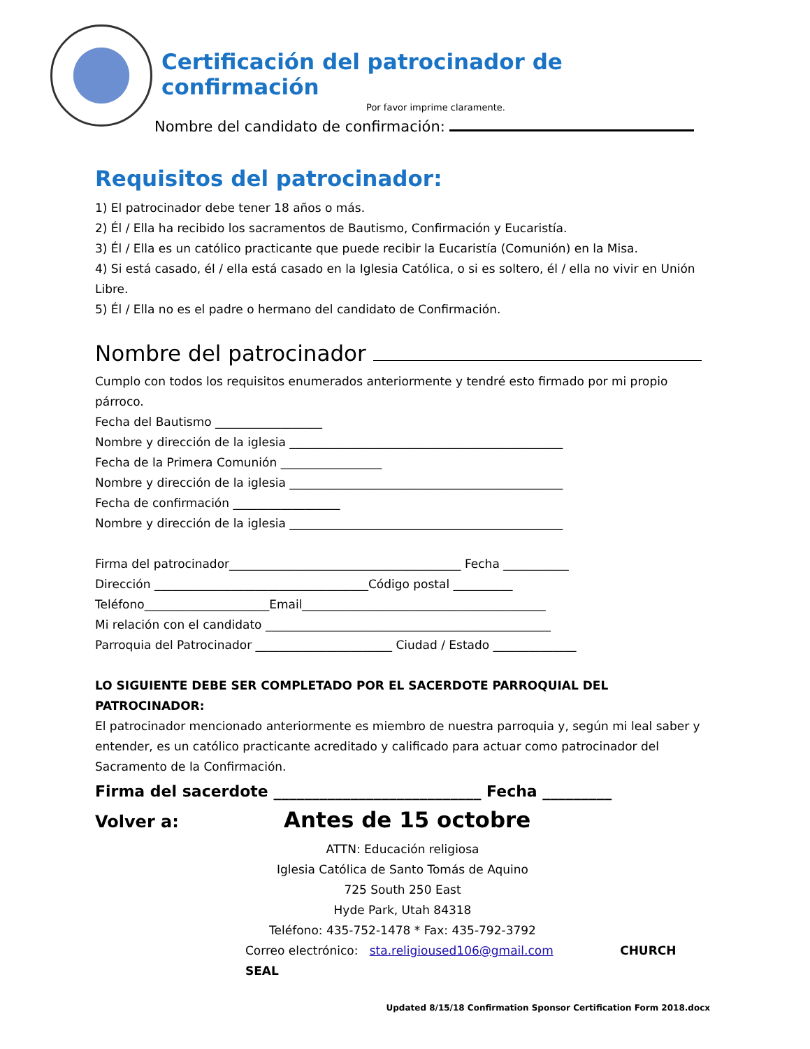Certificación del patrocinador de confirmación
Por favor imprime claramente.
Nombre del candidato de confirmación:
Requisitos del patrocinador:
1) El patrocinador debe tener 18 años o más.
2) Él / Ella ha recibido los sacramentos de Bautismo, Confirmación y Eucaristía.
3) Él / Ella es un católico practicante que puede recibir la Eucaristía (Comunión) en la Misa.
4) Si está casado, él / ella está casado en la Iglesia Católica, o si es soltero, él / ella no vivir en Unión Libre.
5) Él / Ella no es el padre o hermano del candidato de Confirmación.
Nombre del patrocinador
Cumplo con todos los requisitos enumerados anteriormente y tendré esto firmado por mi propio párroco.
Fecha del Bautismo __________________
Nombre y dirección de la iglesia ______________________________________________
Fecha de la Primera Comunión _________________
Nombre y dirección de la iglesia ______________________________________________
Fecha de confirmación __________________
Nombre y dirección de la iglesia ______________________________________________
Firma del patrocinador_______________________________________ Fecha ___________
Dirección ____________________________________Código postal __________
Teléfono_____________________Email_________________________________________
Mi relación con el candidato ________________________________________________
Parroquia del Patrocinador _______________________ Ciudad / Estado ______________
LO SIGUIENTE DEBE SER COMPLETADO POR EL SACERDOTE PARROQUIAL DEL PATROCINADOR:
El patrocinador mencionado anteriormente es miembro de nuestra parroquia y, según mi leal saber y entender, es un católico practicante acreditado y calificado para actuar como patrocinador del Sacramento de la Confirmación.
Firma del sacerdote ___________________________ Fecha _________
Volver a: Antes de 15 octobre
ATTN: Educación religiosa
Iglesia Católica de Santo Tomás de Aquino
725 South 250 East
Hyde Park, Utah 84318
Teléfono: 435-752-1478 * Fax: 435-792-3792
Correo electrónico: sta.religioused106@gmail.com CHURCH SEAL
Updated 8/15/18 Confirmation Sponsor Certification Form 2018.docx